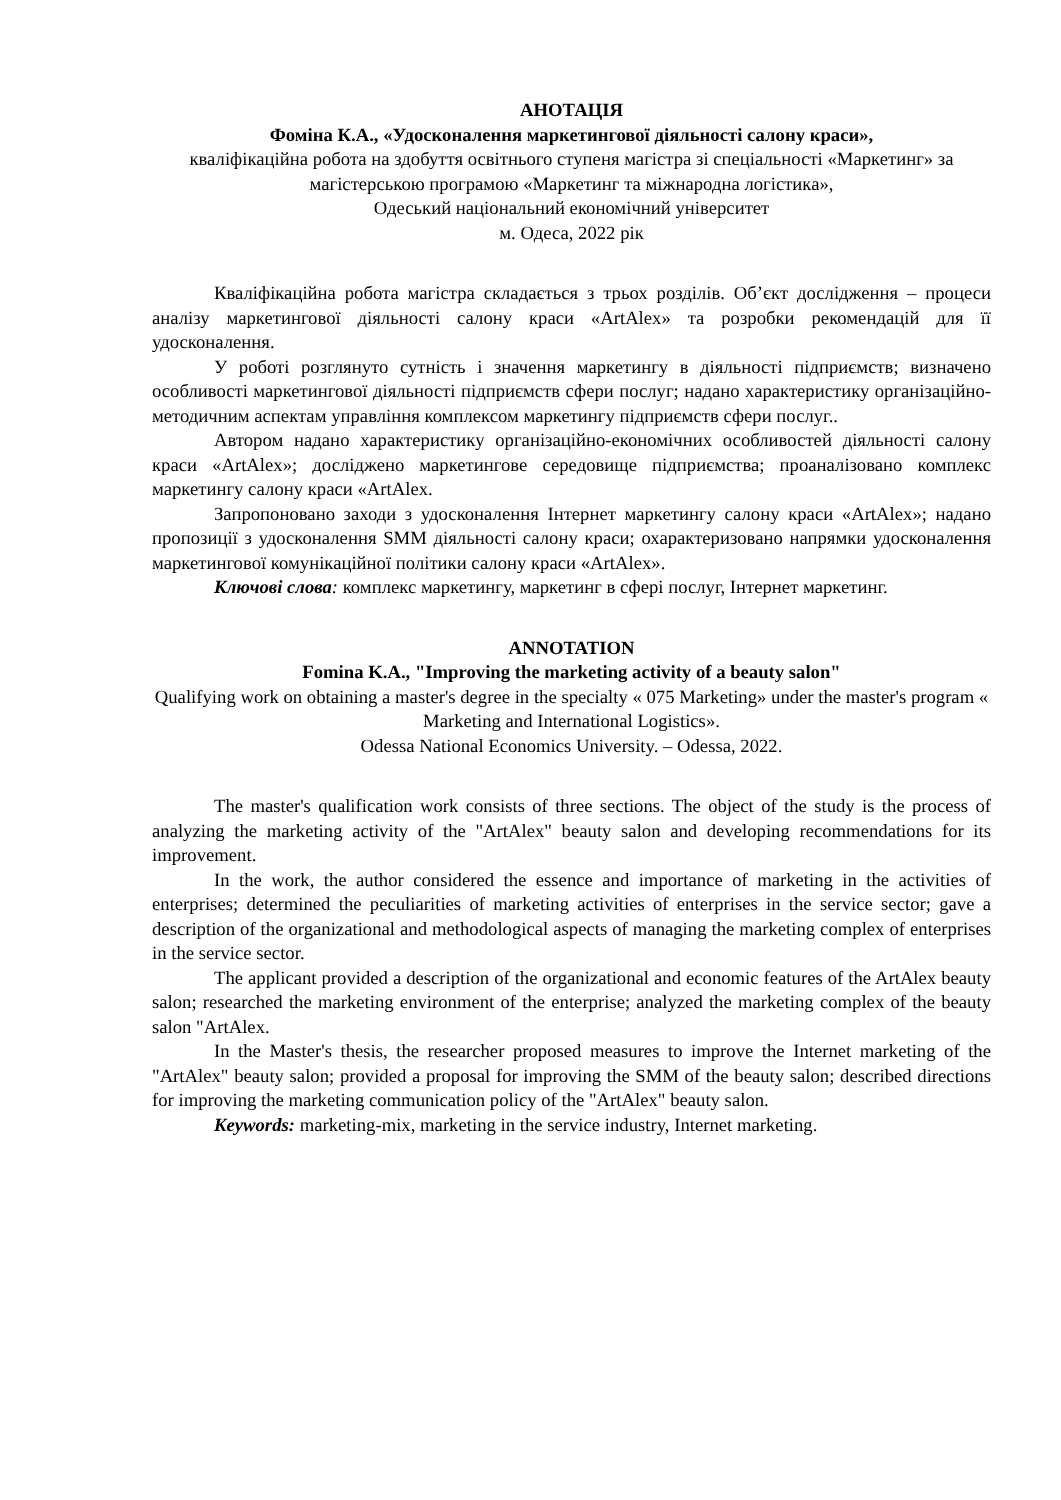АНОТАЦІЯ
Фоміна К.А., «Удосконалення маркетингової діяльності салону краси»,
кваліфікаційна робота на здобуття освітнього ступеня магістра зі спеціальності «Маркетинг» за магістерською програмою «Маркетинг та міжнародна логістика»,
Одеський національний економічний університет
м. Одеса, 2022 рік
Кваліфікаційна робота магістра складається з трьох розділів. Об’єкт дослідження – процеси аналізу маркетингової діяльності салону краси «ArtAlex» та розробки рекомендацій для її удосконалення.
У роботі розглянуто сутність і значення маркетингу в діяльності підприємств; визначено особливості маркетингової діяльності підприємств сфери послуг; надано характеристику організаційно-методичним аспектам управління комплексом маркетингу підприємств сфери послуг..
Автором надано характеристику організаційно-економічних особливостей діяльності салону краси «ArtAlex»; досліджено маркетингове середовище підприємства; проаналізовано комплекс маркетингу салону краси «ArtAlex.
Запропоновано заходи з удосконалення Інтернет маркетингу салону краси «ArtAlex»; надано пропозиції з удосконалення SMM діяльності салону краси; охарактеризовано напрямки удосконалення маркетингової комунікаційної політики салону краси «ArtAlex».
Ключові слова: комплекс маркетингу, маркетинг в сфері послуг, Інтернет маркетинг.
ANNOTATION
Fomina K.A., "Improving the marketing activity of a beauty salon"
Qualifying work on obtaining a master's degree in the specialty « 075 Marketing» under the master's program « Marketing and International Logistics».
Odessa National Economics University. – Odessa, 2022.
The master's qualification work consists of three sections. The object of the study is the process of analyzing the marketing activity of the "ArtAlex" beauty salon and developing recommendations for its improvement.
In the work, the author considered the essence and importance of marketing in the activities of enterprises; determined the peculiarities of marketing activities of enterprises in the service sector; gave a description of the organizational and methodological aspects of managing the marketing complex of enterprises in the service sector.
The applicant provided a description of the organizational and economic features of the ArtAlex beauty salon; researched the marketing environment of the enterprise; analyzed the marketing complex of the beauty salon "ArtAlex.
In the Master's thesis, the researcher proposed measures to improve the Internet marketing of the "ArtAlex" beauty salon; provided a proposal for improving the SMM of the beauty salon; described directions for improving the marketing communication policy of the "ArtAlex" beauty salon.
Keywords: marketing-mix, marketing in the service industry, Internet marketing.